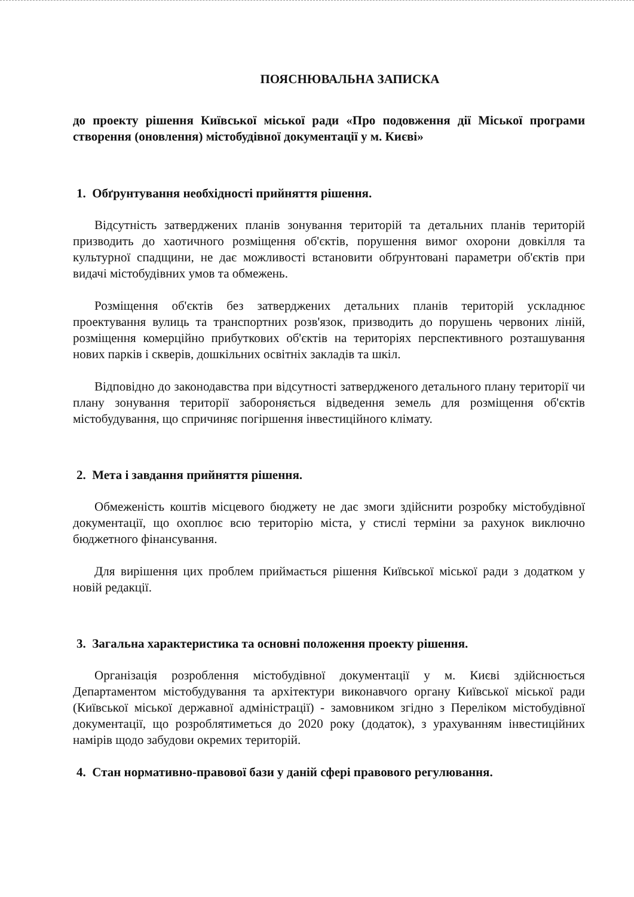ПОЯСНЮВАЛЬНА ЗАПИСКА
до проекту рішення Київської міської ради «Про подовження дії Міської програми створення (оновлення) містобудівної документації у м. Києві»
1. Обґрунтування необхідності прийняття рішення.
Відсутність затверджених планів зонування територій та детальних планів територій призводить до хаотичного розміщення об'єктів, порушення вимог охорони довкілля та культурної спадщини, не дає можливості встановити обґрунтовані параметри об'єктів при видачі містобудівних умов та обмежень.
Розміщення об'єктів без затверджених детальних планів територій ускладнює проектування вулиць та транспортних розв'язок, призводить до порушень червоних ліній, розміщення комерційно прибуткових об'єктів на територіях перспективного розташування нових парків і скверів, дошкільних освітніх закладів та шкіл.
Відповідно до законодавства при відсутності затвердженого детального плану території чи плану зонування території забороняється відведення земель для розміщення об'єктів містобудування, що спричиняє погіршення інвестиційного клімату.
2. Мета і завдання прийняття рішення.
Обмеженість коштів місцевого бюджету не дає змоги здійснити розробку містобудівної документації, що охоплює всю територію міста, у стислі терміни за рахунок виключно бюджетного фінансування.
Для вирішення цих проблем приймається рішення Київської міської ради з додатком у новій редакції.
3. Загальна характеристика та основні положення проекту рішення.
Організація розроблення містобудівної документації у м. Києві здійснюється Департаментом містобудування та архітектури виконавчого органу Київської міської ради (Київської міської державної адміністрації) - замовником згідно з Переліком містобудівної документації, що розроблятиметься до 2020 року (додаток), з урахуванням інвестиційних намірів щодо забудови окремих територій.
4. Стан нормативно-правової бази у даній сфері правового регулювання.